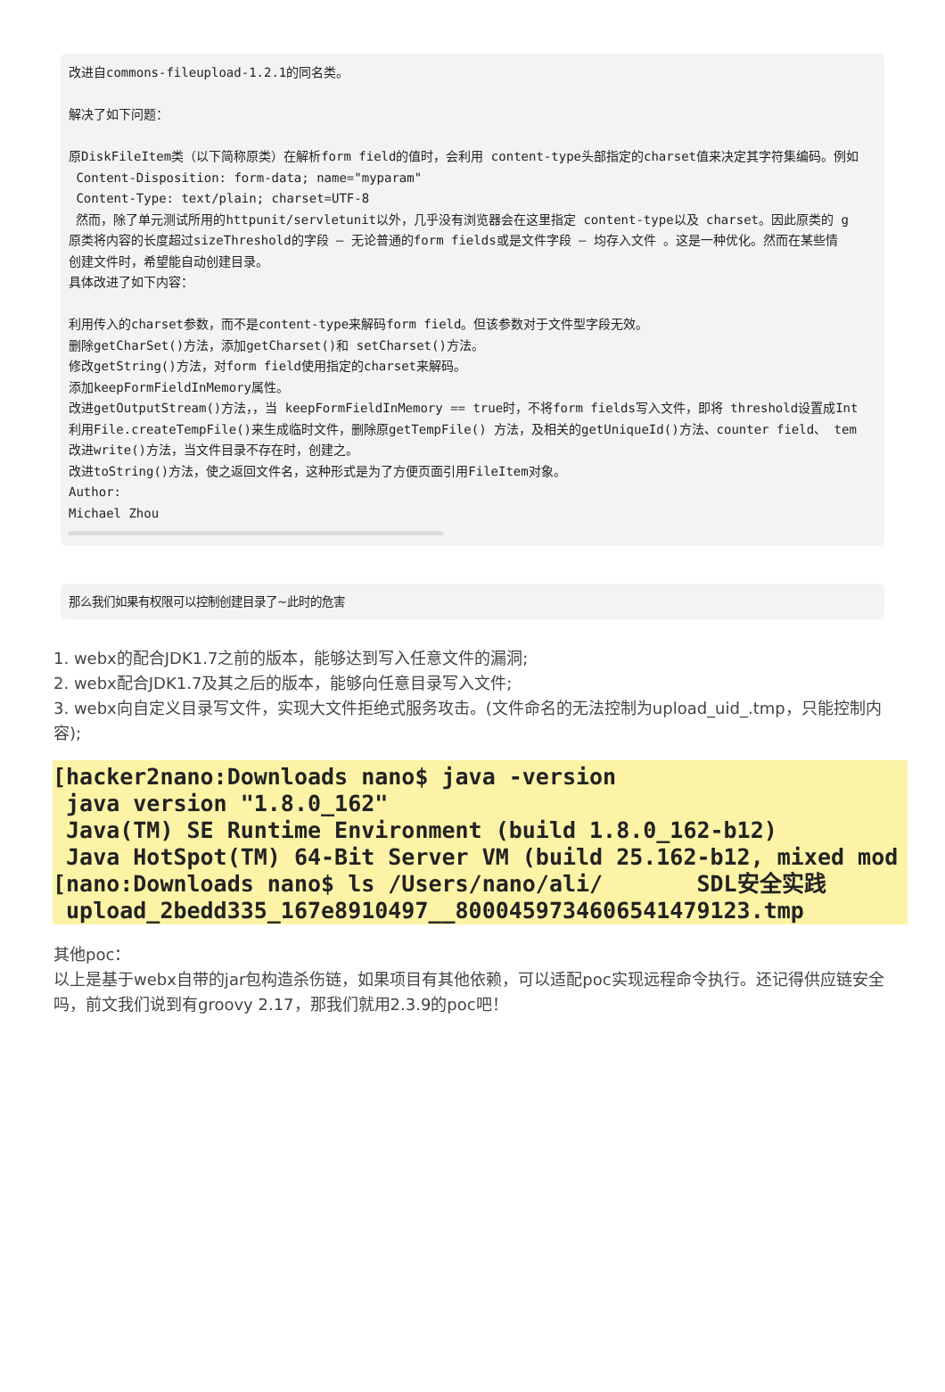改进自commons-fileupload-1.2.1的同名类。 解决了如下问题： 原DiskFileItem类（以下简称原类）在解析form field的值时，会利用 content-type头部指定的charset值来决定其字符集编码。例如 Content-Disposition: form-data; name="myparam" Content-Type: text/plain; charset=UTF-8 然而，除了单元测试所用的httpunit/servletunit以外，几乎没有浏览器会在这里指定 content-type以及 charset。因此原类的 g 原类将内容的长度超过sizeThreshold的字段 — 无论普通的form fields或是文件字段 — 均存入文件 。这是一种优化。然而在某些情 创建文件时，希望能自动创建目录。 具体改进了如下内容： 利用传入的charset参数，而不是content-type来解码form field。但该参数对于文件型字段无效。 删除getCharSet()方法，添加getCharset()和 setCharset()方法。 修改getString()方法，对form field使用指定的charset来解码。 添加keepFormFieldInMemory属性。 改进getOutputStream()方法，，当 keepFormFieldInMemory == true时，不将form fields写入文件，即将 threshold设置成Int 利用File.createTempFile()来生成临时文件，删除原getTempFile() 方法，及相关的getUniqueId()方法、counter field、 tem 改进write()方法，当文件目录不存在时，创建之。 改进toString()方法，使之返回文件名，这种形式是为了方便页面引用FileItem对象。 Author: Michael Zhou
那么我们如果有权限可以控制创建目录了~此时的危害
1. webx的配合JDK1.7之前的版本，能够达到写入任意文件的漏洞;
2. webx配合JDK1.7及其之后的版本，能够向任意目录写入文件;
3. webx向自定义目录写文件，实现大文件拒绝式服务攻击。(文件命名的无法控制为upload_uid_.tmp，只能控制内容);
[hacker2nano:Downloads nano$ java -version java version "1.8.0_162" Java(TM) SE Runtime Environment (build 1.8.0_162-b12) Java HotSpot(TM) 64-Bit Server VM (build 25.162-b12, mixed mod [nano:Downloads nano$ ls /Users/nano/ali/ SDL安全实践 upload_2bedd335_167e8910497__8000459734606541479123.tmp
其他poc：
以上是基于webx自带的jar包构造杀伤链，如果项目有其他依赖，可以适配poc实现远程命令执行。还记得供应链安全吗，前文我们说到有groovy 2.17，那我们就用2.3.9的poc吧！